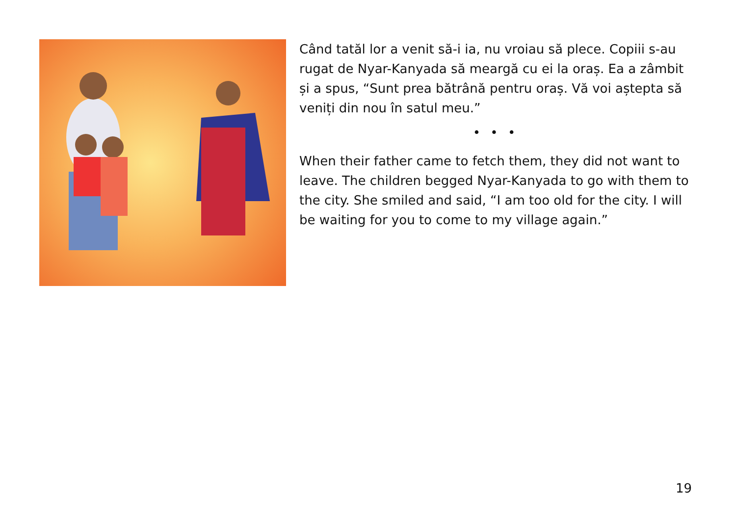Când tatăl lor a venit să-i ia, nu vroiau să plece. Copiii s-au rugat de Nyar-Kanyada să meargă cu ei la oraș. Ea a zâmbit și a spus, “Sunt prea bătrână pentru oraș. Vă voi aștepta să veniți din nou în satul meu.”
• • •
When their father came to fetch them, they did not want to leave. The children begged Nyar-Kanyada to go with them to the city. She smiled and said, “I am too old for the city. I will be waiting for you to come to my village again.”
19